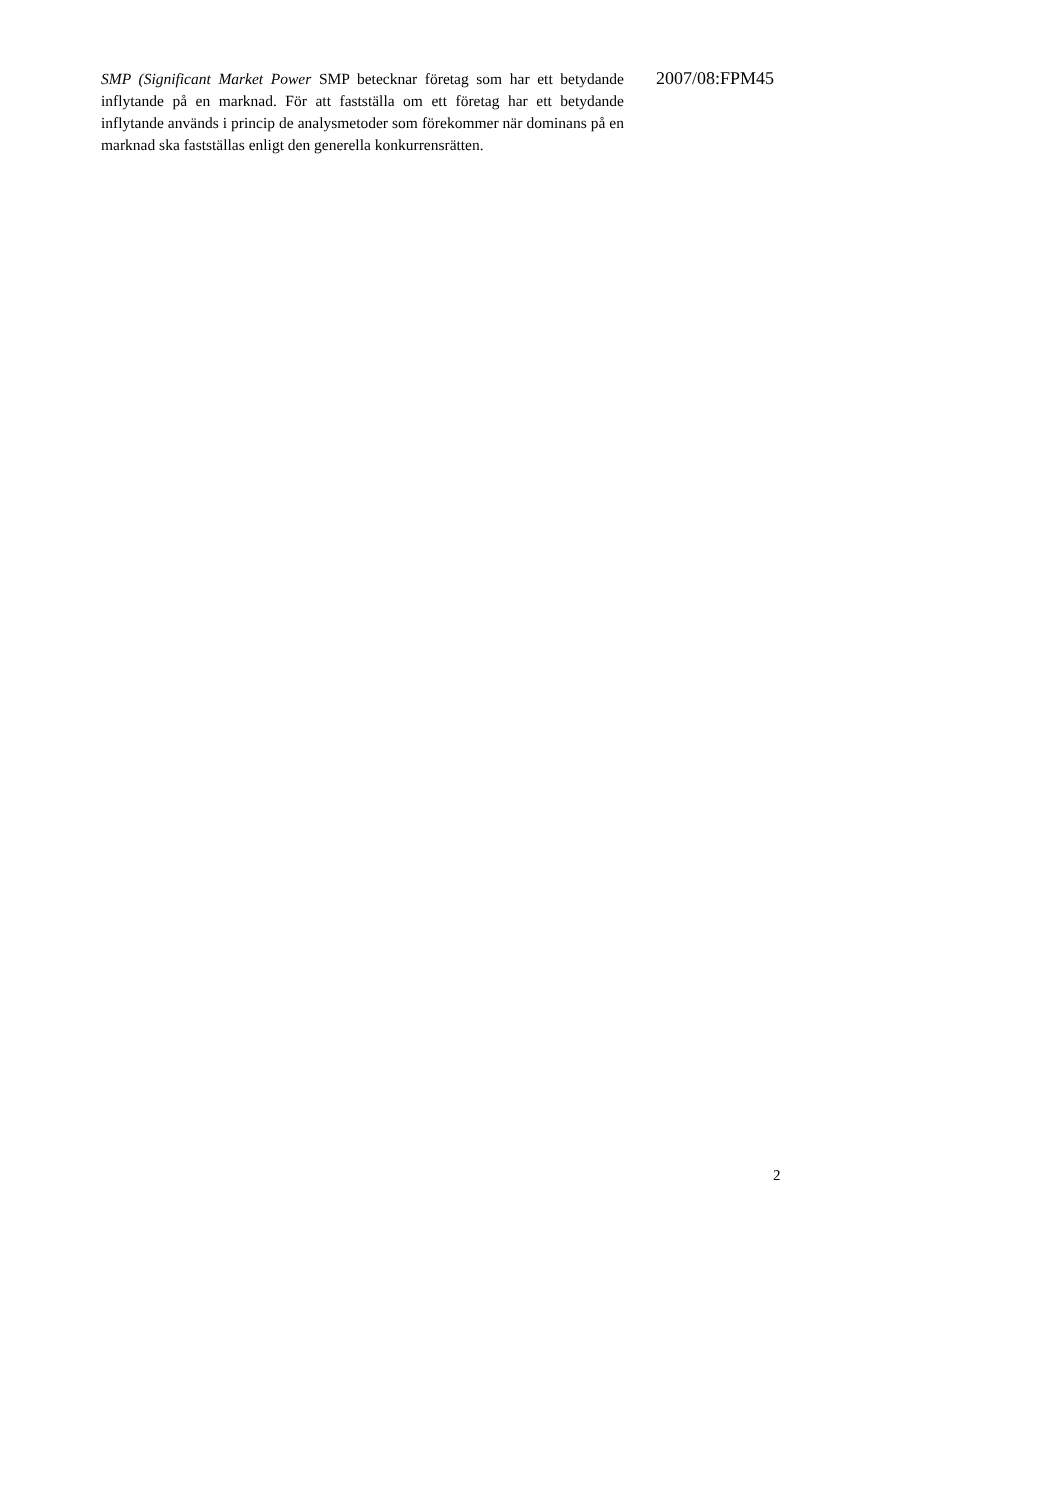SMP (Significant Market Power SMP betecknar företag som har ett betydande inflytande på en marknad. För att fastställa om ett företag har ett betydande inflytande används i princip de analysmetoder som förekommer när dominans på en marknad ska fastställas enligt den generella konkurrensrätten.
2007/08:FPM45
2